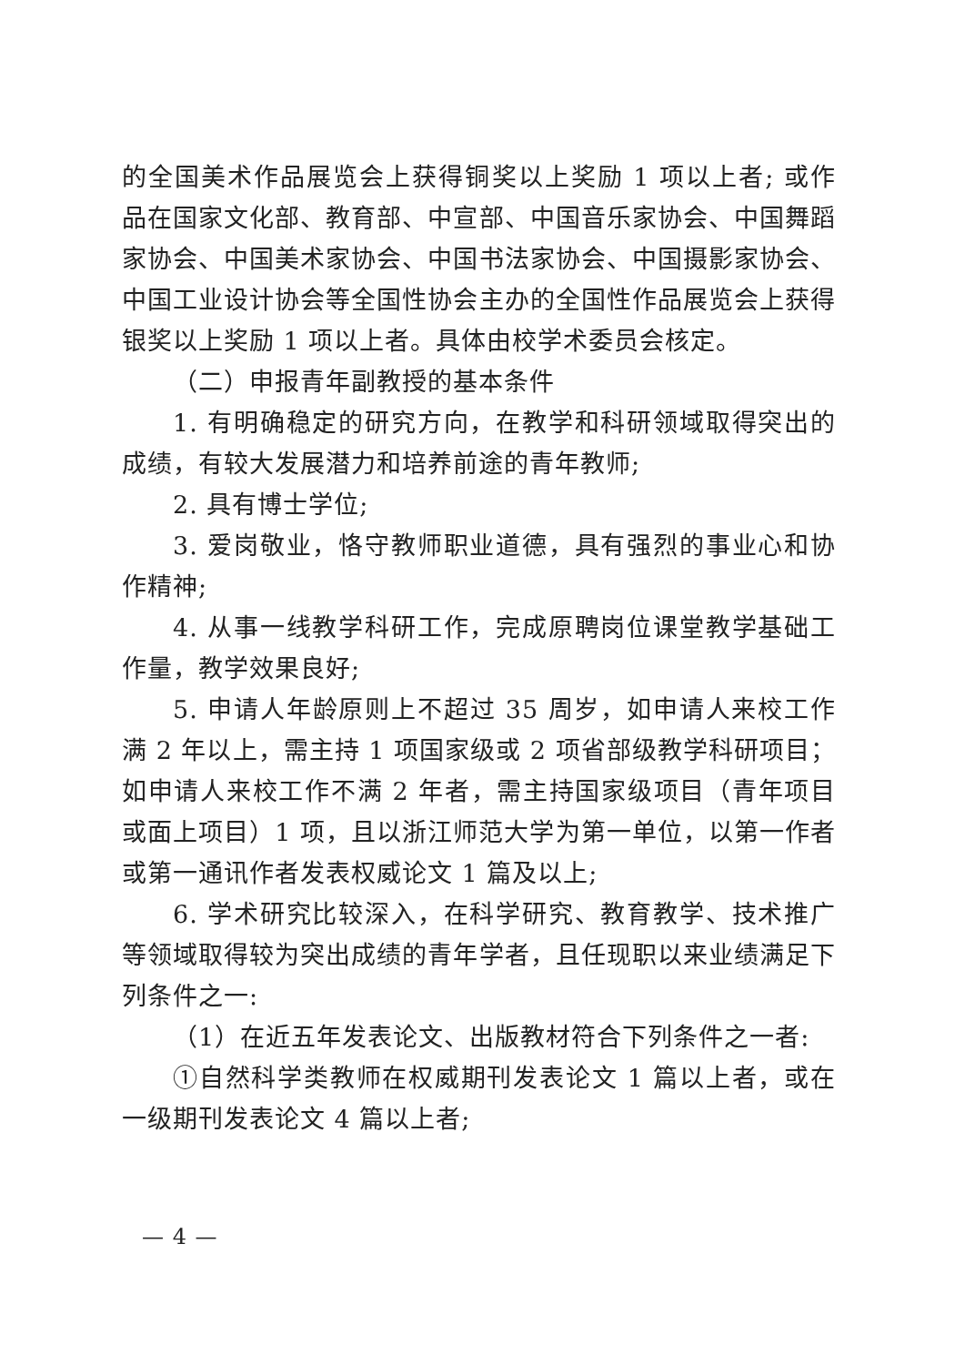的全国美术作品展览会上获得铜奖以上奖励 1 项以上者; 或作品在国家文化部、教育部、中宣部、中国音乐家协会、中国舞蹈家协会、中国美术家协会、中国书法家协会、中国摄影家协会、中国工业设计协会等全国性协会主办的全国性作品展览会上获得银奖以上奖励 1 项以上者。具体由校学术委员会核定。
（二）申报青年副教授的基本条件
1. 有明确稳定的研究方向，在教学和科研领域取得突出的成绩，有较大发展潜力和培养前途的青年教师;
2. 具有博士学位;
3. 爱岗敬业，恪守教师职业道德，具有强烈的事业心和协作精神;
4. 从事一线教学科研工作，完成原聘岗位课堂教学基础工作量，教学效果良好;
5. 申请人年龄原则上不超过 35 周岁，如申请人来校工作满 2 年以上，需主持 1 项国家级或 2 项省部级教学科研项目；如申请人来校工作不满 2 年者，需主持国家级项目（青年项目或面上项目）1 项，且以浙江师范大学为第一单位，以第一作者或第一通讯作者发表权威论文 1 篇及以上;
6. 学术研究比较深入，在科学研究、教育教学、技术推广等领域取得较为突出成绩的青年学者，且任现职以来业绩满足下列条件之一:
（1）在近五年发表论文、出版教材符合下列条件之一者:
①自然科学类教师在权威期刊发表论文 1 篇以上者，或在一级期刊发表论文 4 篇以上者;
— 4 —